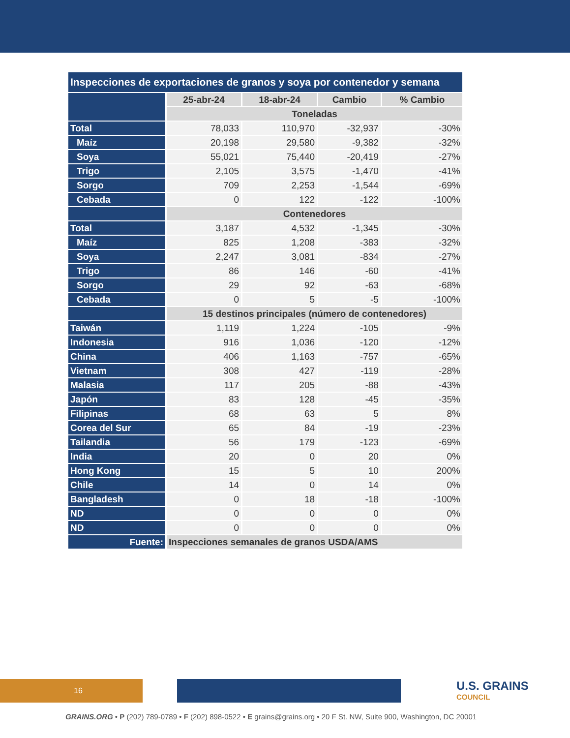| Inspecciones de exportaciones de granos y soya por contenedor y semana | | | | |
| --- | --- | --- | --- | --- |
| | 25-abr-24 | 18-abr-24 | Cambio | % Cambio |
| | Toneladas | | | |
| Total | 78,033 | 110,970 | -32,937 | -30% |
| Maíz | 20,198 | 29,580 | -9,382 | -32% |
| Soya | 55,021 | 75,440 | -20,419 | -27% |
| Trigo | 2,105 | 3,575 | -1,470 | -41% |
| Sorgo | 709 | 2,253 | -1,544 | -69% |
| Cebada | 0 | 122 | -122 | -100% |
| | Contenedores | | | |
| Total | 3,187 | 4,532 | -1,345 | -30% |
| Maíz | 825 | 1,208 | -383 | -32% |
| Soya | 2,247 | 3,081 | -834 | -27% |
| Trigo | 86 | 146 | -60 | -41% |
| Sorgo | 29 | 92 | -63 | -68% |
| Cebada | 0 | 5 | -5 | -100% |
| | 15 destinos principales (número de contenedores) | | | |
| Taiwán | 1,119 | 1,224 | -105 | -9% |
| Indonesia | 916 | 1,036 | -120 | -12% |
| China | 406 | 1,163 | -757 | -65% |
| Vietnam | 308 | 427 | -119 | -28% |
| Malasia | 117 | 205 | -88 | -43% |
| Japón | 83 | 128 | -45 | -35% |
| Filipinas | 68 | 63 | 5 | 8% |
| Corea del Sur | 65 | 84 | -19 | -23% |
| Tailandia | 56 | 179 | -123 | -69% |
| India | 20 | 0 | 20 | 0% |
| Hong Kong | 15 | 5 | 10 | 200% |
| Chile | 14 | 0 | 14 | 0% |
| Bangladesh | 0 | 18 | -18 | -100% |
| ND | 0 | 0 | 0 | 0% |
| ND | 0 | 0 | 0 | 0% |
| Fuente: | Inspecciones semanales de granos USDA/AMS | | | |
16 U.S. GRAINS
COUNCIL
GRAINS.ORG • P (202) 789-0789 • F (202) 898-0522 • E grains@grains.org • 20 F St. NW, Suite 900, Washington, DC 20001